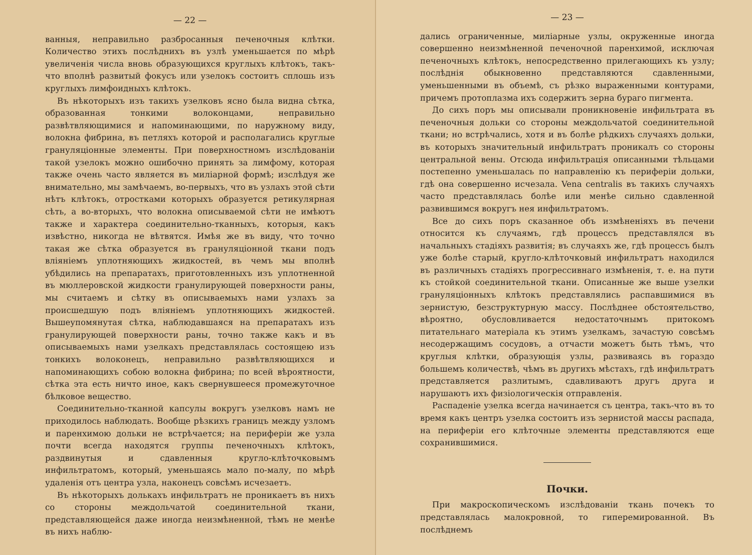— 22 —
ванныя, неправильно разбросанныя печеночныя клѣтки. Количество этихъ послѣднихъ въ узлѣ уменьшается по мѣрѣ увеличенія числа вновь образующихся круглыхъ клѣтокъ, такъ-что вполнѣ развитый фокусъ или узелокъ состоитъ сплошь изъ круглыхъ лимфоидныхъ клѣтокъ.
Въ нѣкоторыхъ изъ такихъ узелковъ ясно была видна сѣтка, образованная тонкими волоконцами, неправильно развѣтвляющимися и напоминающими, по наружному виду, волокна фибрина, въ петляхъ которой и располагались круглые грануляціонные элементы. При поверхностномъ изслѣдованіи такой узелокъ можно ошибочно принять за лимфому, которая также очень часто является въ миліарной формѣ; изслѣдуя же внимательно, мы замѣчаемъ, во-первыхъ, что въ узлахъ этой сѣти нѣтъ клѣтокъ, отростками которыхъ образуется ретикулярная сѣть, а во-вторыхъ, что волокна описываемой сѣти не имѣютъ также и характера соединительно-тканныхъ, которыя, какъ извѣстно, никогда не вѣтвятся. Имѣя же въ виду, что точно такая же сѣтка образуется въ грануляціонной ткани подъ вліяніемъ уплотняющихъ жидкостей, въ чемъ мы вполнѣ убѣдились на препаратахъ, приготовленныхъ изъ уплотненной въ мюллеровской жидкости гранулирующей поверхности раны, мы считаемъ и сѣтку въ описываемыхъ нами узлахъ за происшедшую подъ вліяніемъ уплотняющихъ жидкостей. Вышеупомянутая сѣтка, наблюдавшаяся на препаратахъ изъ гранулирующей поверхности раны, точно также какъ и въ описываемыхъ нами узелкахъ представлялась состоящею изъ тонкихъ волоконецъ, неправильно развѣтвляющихся и напоминающихъ собою волокна фибрина; по всей вѣроятности, сѣтка эта есть ничто иное, какъ свернувшееся промежуточное бѣлковое вещество.
Соединительно-тканной капсулы вокругъ узелковъ намъ не приходилось наблюдать. Вообще рѣзкихъ границъ между узломъ и паренхимою дольки не встрѣчается; на периферіи же узла почти всегда находятся группы печеночныхъ клѣтокъ, раздвинутыя и сдавленныя кругло-клѣточковымъ инфильтратомъ, который, уменьшаясь мало по-малу, по мѣрѣ удаленія отъ центра узла, наконецъ совсѣмъ исчезаетъ.
Въ нѣкоторыхъ долькахъ инфильтратъ не проникаетъ въ нихъ со стороны междольчатой соединительной ткани, представляющейся даже иногда неизмѣненной, тѣмъ не менѣе въ нихъ наблю-
— 23 —
дались ограниченные, миліарные узлы, окруженные иногда совершенно неизмѣненной печеночной паренхимой, исключая печеночныхъ клѣтокъ, непосредственно прилегающихъ къ узлу; послѣднія обыкновенно представляются сдавленными, уменьшенными въ объемѣ, съ рѣзко выраженными контурами, причемъ протоплазма ихъ содержитъ зерна бураго пигмента.
До сихъ поръ мы описывали проникновеніе инфильтрата въ печеночныя дольки со стороны междольчатой соединительной ткани; но встрѣчались, хотя и въ болѣе рѣдкихъ случаяхъ дольки, въ которыхъ значительный инфильтратъ проникалъ со стороны центральной вены. Отсюда инфильтрація описанными тѣльцами постепенно уменьшалась по направленію къ периферіи дольки, гдѣ она совершенно исчезала. Vena centralis въ такихъ случаяхъ часто представлялась болѣе или менѣе сильно сдавленной развившимся вокругъ нея инфильтратомъ.
Все до сихъ поръ сказанное объ измѣненіяхъ въ печени относится къ случаямъ, гдѣ процессъ представлялся въ начальныхъ стадіяхъ развитія; въ случаяхъ же, гдѣ процессъ былъ уже болѣе старый, кругло-клѣточковый инфильтратъ находился въ различныхъ стадіяхъ прогрессивнаго измѣненія, т. е. на пути къ стойкой соединительной ткани. Описанные же выше узелки грануляціонныхъ клѣтокъ представлялись распавшимися въ зернистую, безструктурную массу. Послѣднее обстоятельство, вѣроятно, обусловливается недостаточнымъ притокомъ питательнаго матеріала къ этимъ узелкамъ, зачастую совсѣмъ несодержащимъ сосудовъ, а отчасти можетъ быть тѣмъ, что круглыя клѣтки, образующія узлы, развиваясь въ гораздо большемъ количествѣ, чѣмъ въ другихъ мѣстахъ, гдѣ инфильтратъ представляется разлитымъ, сдавливаютъ другъ друга и нарушаютъ ихъ физіологическія отправленія.
Распаденіе узелка всегда начинается съ центра, такъ-что въ то время какъ центръ узелка состоитъ изъ зернистой массы распада, на периферіи его клѣточные элементы представляются еще сохранившимися.
Почки.
При макроскопическомъ изслѣдованіи ткань почекъ то представлялась малокровной, то гиперемированной. Въ послѣднемъ